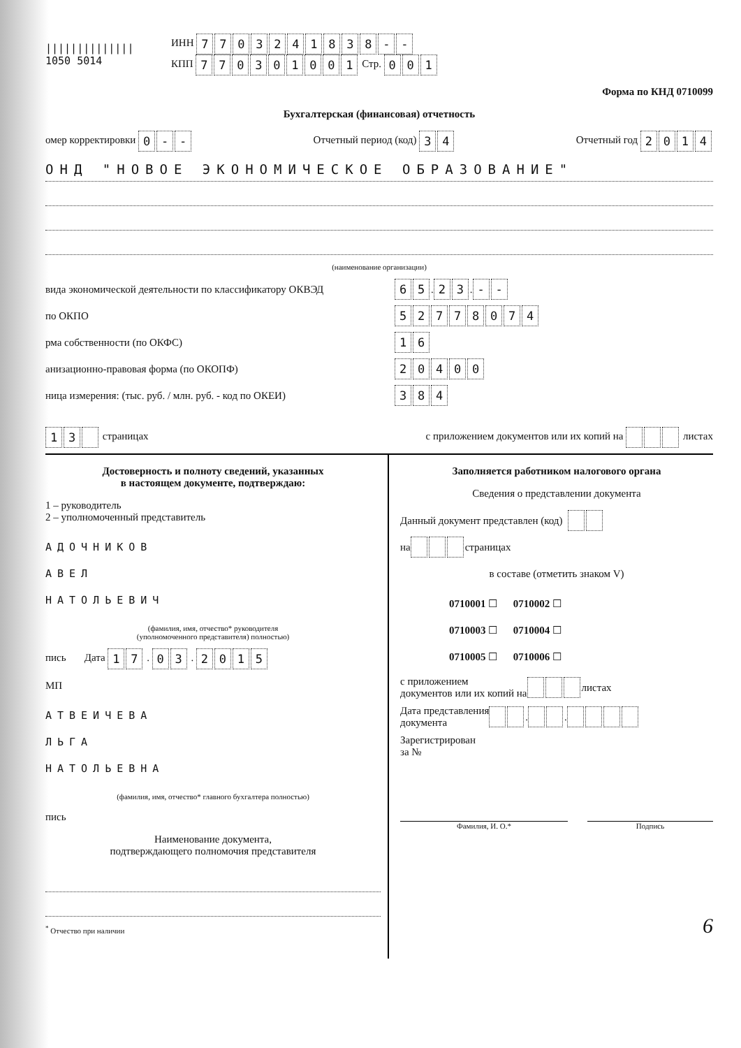||||||||||||||
1050 5014
ИНН 7703241838 - -
КПП 770301001 Стр. 001
Форма по КНД 0710099
Бухгалтерская (финансовая) отчетность
омер корректировки 0 - - Отчетный период (код) 34 Отчетный год 2014
ОНД "НОВОЕ ЭКОНОМИЧЕСКОЕ ОБРАЗОВАНИЕ"
(наименование организации)
вида экономической деятельности по классификатору ОКВЭД
65 . 23 . - -
по ОКПО
52778074
рма собственности (по ОКФС)
16
анизационно-правовая форма (по ОКОПФ)
20400
ница измерения: (тыс. руб. / млн. руб. - код по ОКЕИ)
384
13 страницах с приложением документов или их копий на листах
Достоверность и полноту сведений, указанных
в настоящем документе, подтверждаю:
1 – руководитель
2 – уполномоченный представитель
АДОЧНИКОВ
АВЕЛ
НАТОЛЬЕВИЧ
(фамилия, имя, отчество* руководителя
(уполномоченного представителя) полностью)
пись Дата 17 . 03 . 2015
МП
АТВЕИЧЕВА
ЛЬГА
НАТОЛЬЕВНА
(фамилия, имя, отчество* главного бухгалтера полностью)
пись
Наименование документа,
подтверждающего полномочия представителя
<sup>*</sup> Отчество при наличии
Заполняется работником налогового органа
Сведения о представлении документа
Данный документ представлен (код)
на страницах
в составе (отметить знаком V)
0710001 ☐ 0710002 ☐
0710003 ☐ 0710004 ☐
0710005 ☐ 0710006 ☐
с приложением
документов или их копий на листах
Дата представления
документа . .
Зарегистрирован
за №
Фамилия, И. О.* Подпись
6